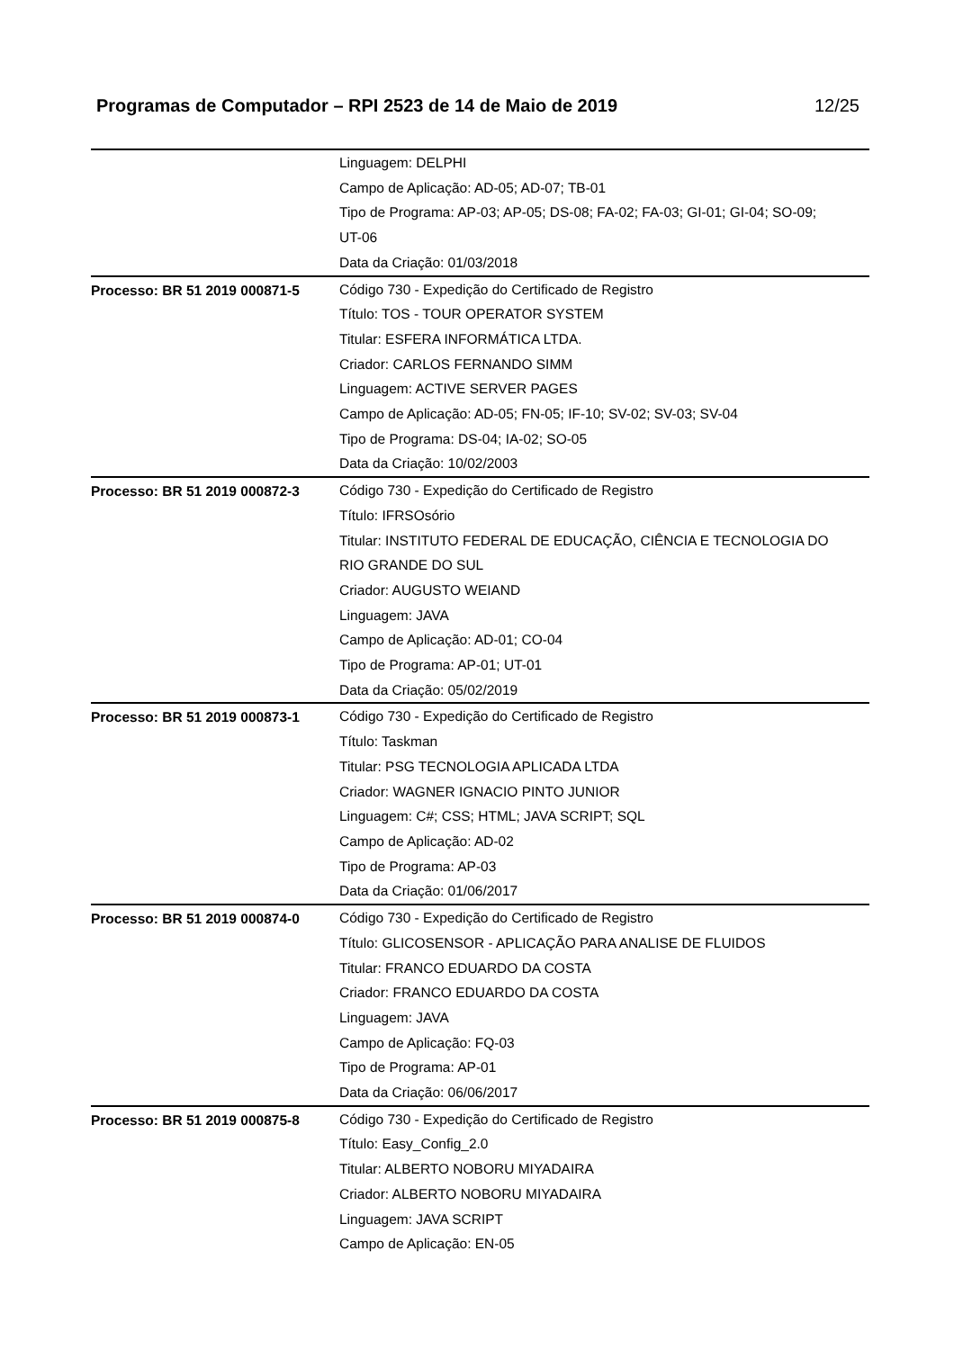Programas de Computador – RPI 2523 de 14 de Maio de 2019 12/25
| | Linguagem: DELPHI Campo de Aplicação: AD-05; AD-07; TB-01 Tipo de Programa: AP-03; AP-05; DS-08; FA-02; FA-03; GI-01; GI-04; SO-09; UT-06 Data da Criação: 01/03/2018 |
| Processo: BR 51 2019 000871-5 | Código 730 - Expedição do Certificado de Registro Título: TOS - TOUR OPERATOR SYSTEM Titular: ESFERA INFORMÁTICA LTDA. Criador: CARLOS FERNANDO SIMM Linguagem: ACTIVE SERVER PAGES Campo de Aplicação: AD-05; FN-05; IF-10; SV-02; SV-03; SV-04 Tipo de Programa: DS-04; IA-02; SO-05 Data da Criação: 10/02/2003 |
| Processo: BR 51 2019 000872-3 | Código 730 - Expedição do Certificado de Registro Título: IFRSOsório Titular: INSTITUTO FEDERAL DE EDUCAÇÃO, CIÊNCIA E TECNOLOGIA DO RIO GRANDE DO SUL Criador: AUGUSTO WEIAND Linguagem: JAVA Campo de Aplicação: AD-01; CO-04 Tipo de Programa: AP-01; UT-01 Data da Criação: 05/02/2019 |
| Processo: BR 51 2019 000873-1 | Código 730 - Expedição do Certificado de Registro Título: Taskman Titular: PSG TECNOLOGIA APLICADA LTDA Criador: WAGNER IGNACIO PINTO JUNIOR Linguagem: C#; CSS; HTML; JAVA SCRIPT; SQL Campo de Aplicação: AD-02 Tipo de Programa: AP-03 Data da Criação: 01/06/2017 |
| Processo: BR 51 2019 000874-0 | Código 730 - Expedição do Certificado de Registro Título: GLICOSENSOR - APLICAÇÃO PARA ANALISE DE FLUIDOS Titular: FRANCO EDUARDO DA COSTA Criador: FRANCO EDUARDO DA COSTA Linguagem: JAVA Campo de Aplicação: FQ-03 Tipo de Programa: AP-01 Data da Criação: 06/06/2017 |
| Processo: BR 51 2019 000875-8 | Código 730 - Expedição do Certificado de Registro Título: Easy_Config_2.0 Titular: ALBERTO NOBORU MIYADAIRA Criador: ALBERTO NOBORU MIYADAIRA Linguagem: JAVA SCRIPT Campo de Aplicação: EN-05 |